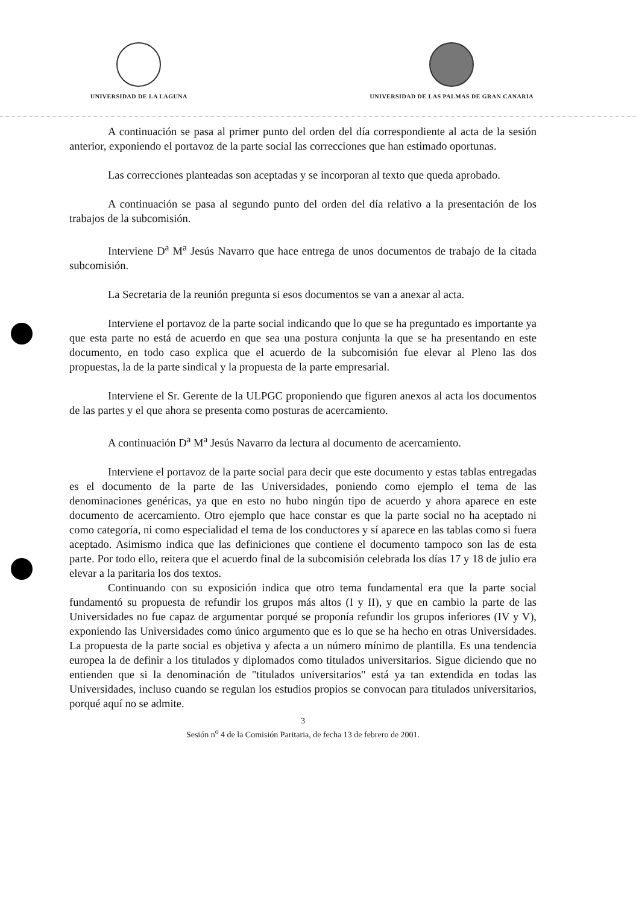UNIVERSIDAD DE LA LAGUNA UNIVERSIDAD DE LAS PALMAS DE GRAN CANARIA
A continuación se pasa al primer punto del orden del día correspondiente al acta de la sesión anterior, exponiendo el portavoz de la parte social las correcciones que han estimado oportunas.
Las correcciones planteadas son aceptadas y se incorporan al texto que queda aprobado.
A continuación se pasa al segundo punto del orden del día relativo a la presentación de los trabajos de la subcomisión.
Interviene D<sup>a</sup> M<sup>a</sup> Jesús Navarro que hace entrega de unos documentos de trabajo de la citada subcomisión.
La Secretaria de la reunión pregunta si esos documentos se van a anexar al acta.
Interviene el portavoz de la parte social indicando que lo que se ha preguntado es importante ya que esta parte no está de acuerdo en que sea una postura conjunta la que se ha presentando en este documento, en todo caso explica que el acuerdo de la subcomisión fue elevar al Pleno las dos propuestas, la de la parte sindical y la propuesta de la parte empresarial.
Interviene el Sr. Gerente de la ULPGC proponiendo que figuren anexos al acta los documentos de las partes y el que ahora se presenta como posturas de acercamiento.
A continuación D<sup>a</sup> M<sup>a</sup> Jesús Navarro da lectura al documento de acercamiento.
Interviene el portavoz de la parte social para decir que este documento y estas tablas entregadas es el documento de la parte de las Universidades, poniendo como ejemplo el tema de las denominaciones genéricas, ya que en esto no hubo ningún tipo de acuerdo y ahora aparece en este documento de acercamiento. Otro ejemplo que hace constar es que la parte social no ha aceptado ni como categoría, ni como especialidad el tema de los conductores y sí aparece en las tablas como si fuera aceptado. Asimismo indica que las definiciones que contiene el documento tampoco son las de esta parte. Por todo ello, reitera que el acuerdo final de la subcomisión celebrada los días 17 y 18 de julio era elevar a la paritaria los dos textos.
Continuando con su exposición indica que otro tema fundamental era que la parte social fundamentó su propuesta de refundir los grupos más altos (I y II), y que en cambio la parte de las Universidades no fue capaz de argumentar porqué se proponía refundir los grupos inferiores (IV y V), exponiendo las Universidades como único argumento que es lo que se ha hecho en otras Universidades. La propuesta de la parte social es objetiva y afecta a un número mínimo de plantilla. Es una tendencia europea la de definir a los titulados y diplomados como titulados universitarios. Sigue diciendo que no entienden que si la denominación de "titulados universitarios" está ya tan extendida en todas las Universidades, incluso cuando se regulan los estudios propios se convocan para titulados universitarios, porqué aquí no se admite.
3
Sesión n<sup>o</sup> 4 de la Comisión Paritaria, de fecha 13 de febrero de 2001.